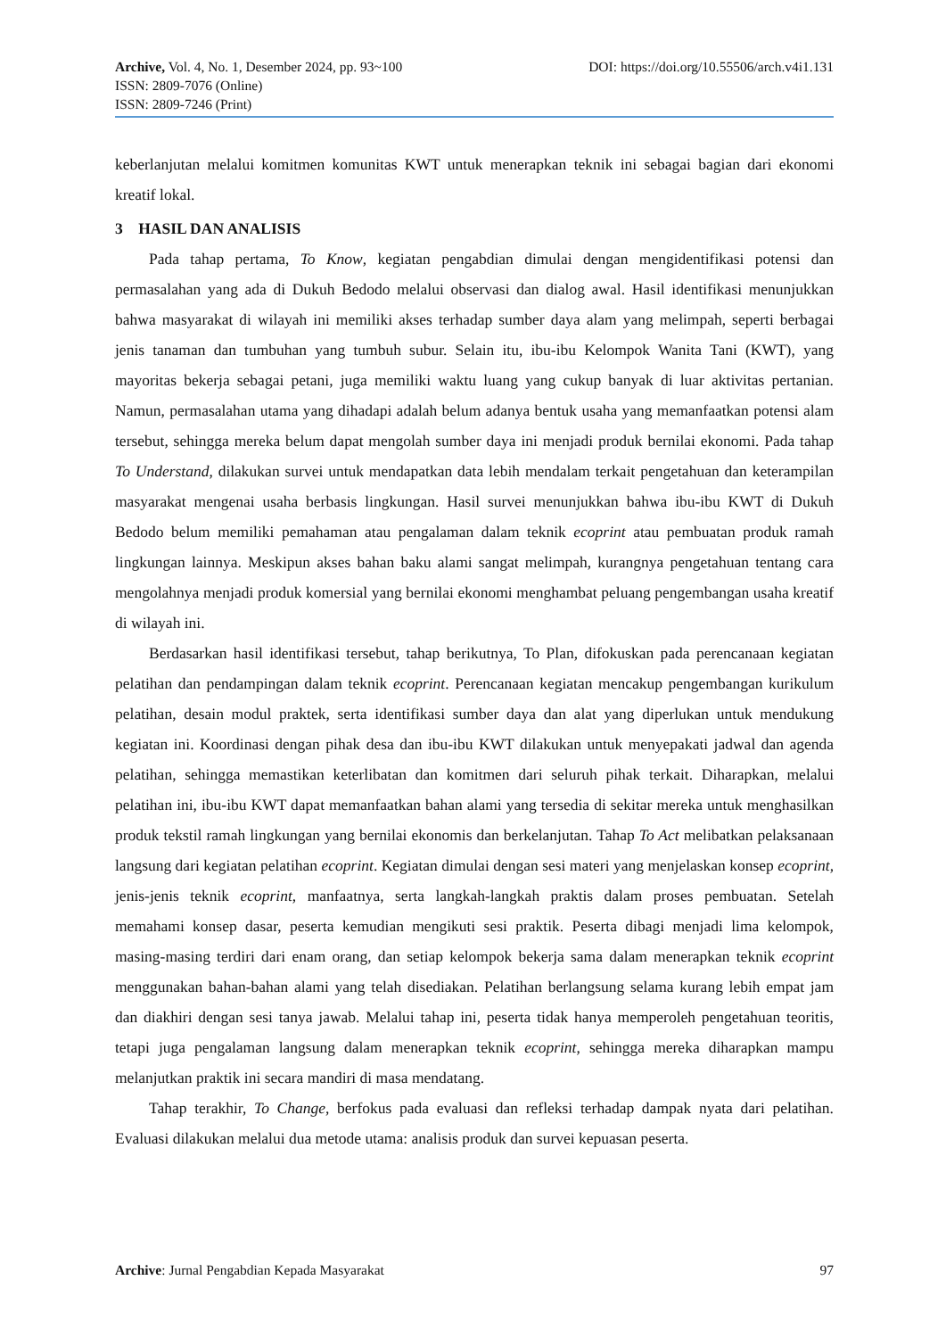Archive, Vol. 4, No. 1, Desember 2024, pp. 93~100 DOI: https://doi.org/10.55506/arch.v4i1.131
ISSN: 2809-7076 (Online)
ISSN: 2809-7246 (Print)
keberlanjutan melalui komitmen komunitas KWT untuk menerapkan teknik ini sebagai bagian dari ekonomi kreatif lokal.
3 HASIL DAN ANALISIS
Pada tahap pertama, To Know, kegiatan pengabdian dimulai dengan mengidentifikasi potensi dan permasalahan yang ada di Dukuh Bedodo melalui observasi dan dialog awal. Hasil identifikasi menunjukkan bahwa masyarakat di wilayah ini memiliki akses terhadap sumber daya alam yang melimpah, seperti berbagai jenis tanaman dan tumbuhan yang tumbuh subur. Selain itu, ibu-ibu Kelompok Wanita Tani (KWT), yang mayoritas bekerja sebagai petani, juga memiliki waktu luang yang cukup banyak di luar aktivitas pertanian. Namun, permasalahan utama yang dihadapi adalah belum adanya bentuk usaha yang memanfaatkan potensi alam tersebut, sehingga mereka belum dapat mengolah sumber daya ini menjadi produk bernilai ekonomi. Pada tahap To Understand, dilakukan survei untuk mendapatkan data lebih mendalam terkait pengetahuan dan keterampilan masyarakat mengenai usaha berbasis lingkungan. Hasil survei menunjukkan bahwa ibu-ibu KWT di Dukuh Bedodo belum memiliki pemahaman atau pengalaman dalam teknik ecoprint atau pembuatan produk ramah lingkungan lainnya. Meskipun akses bahan baku alami sangat melimpah, kurangnya pengetahuan tentang cara mengolahnya menjadi produk komersial yang bernilai ekonomi menghambat peluang pengembangan usaha kreatif di wilayah ini.
Berdasarkan hasil identifikasi tersebut, tahap berikutnya, To Plan, difokuskan pada perencanaan kegiatan pelatihan dan pendampingan dalam teknik ecoprint. Perencanaan kegiatan mencakup pengembangan kurikulum pelatihan, desain modul praktek, serta identifikasi sumber daya dan alat yang diperlukan untuk mendukung kegiatan ini. Koordinasi dengan pihak desa dan ibu-ibu KWT dilakukan untuk menyepakati jadwal dan agenda pelatihan, sehingga memastikan keterlibatan dan komitmen dari seluruh pihak terkait. Diharapkan, melalui pelatihan ini, ibu-ibu KWT dapat memanfaatkan bahan alami yang tersedia di sekitar mereka untuk menghasilkan produk tekstil ramah lingkungan yang bernilai ekonomis dan berkelanjutan. Tahap To Act melibatkan pelaksanaan langsung dari kegiatan pelatihan ecoprint. Kegiatan dimulai dengan sesi materi yang menjelaskan konsep ecoprint, jenis-jenis teknik ecoprint, manfaatnya, serta langkah-langkah praktis dalam proses pembuatan. Setelah memahami konsep dasar, peserta kemudian mengikuti sesi praktik. Peserta dibagi menjadi lima kelompok, masing-masing terdiri dari enam orang, dan setiap kelompok bekerja sama dalam menerapkan teknik ecoprint menggunakan bahan-bahan alami yang telah disediakan. Pelatihan berlangsung selama kurang lebih empat jam dan diakhiri dengan sesi tanya jawab. Melalui tahap ini, peserta tidak hanya memperoleh pengetahuan teoritis, tetapi juga pengalaman langsung dalam menerapkan teknik ecoprint, sehingga mereka diharapkan mampu melanjutkan praktik ini secara mandiri di masa mendatang.
Tahap terakhir, To Change, berfokus pada evaluasi dan refleksi terhadap dampak nyata dari pelatihan. Evaluasi dilakukan melalui dua metode utama: analisis produk dan survei kepuasan peserta.
Archive: Jurnal Pengabdian Kepada Masyarakat 97